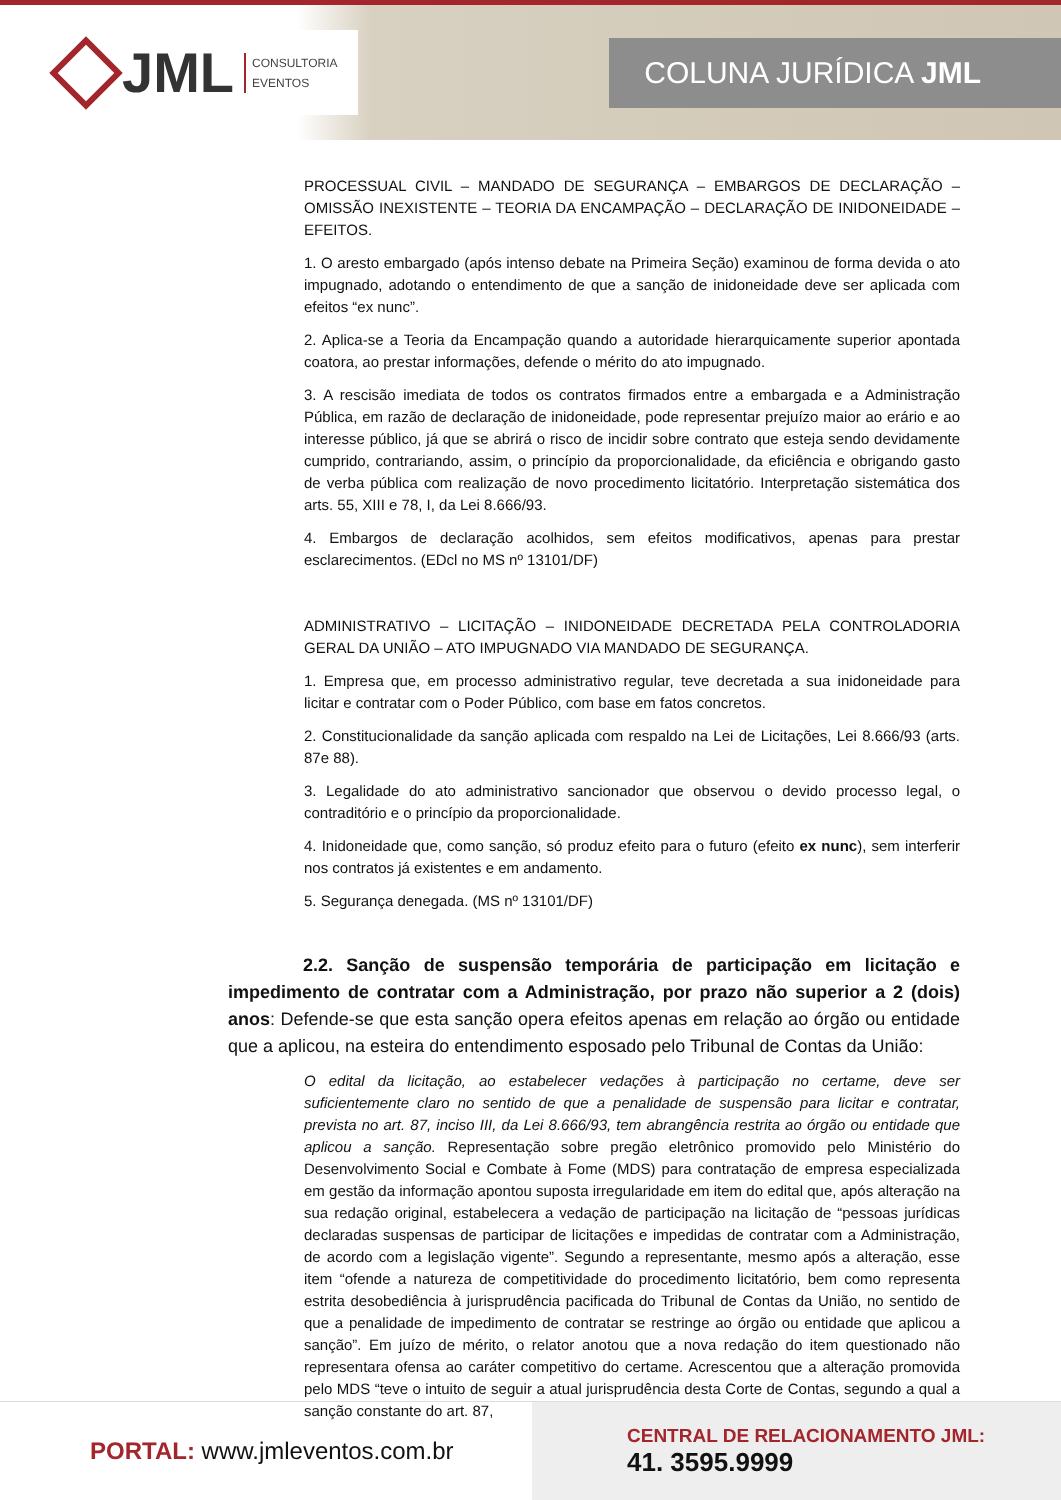JML CONSULTORIA
EVENTOS
COLUNA JURÍDICA JML
PROCESSUAL CIVIL – MANDADO DE SEGURANÇA – EMBARGOS DE DECLARAÇÃO – OMISSÃO INEXISTENTE – TEORIA DA ENCAMPAÇÃO – DECLARAÇÃO DE INIDONEIDADE – EFEITOS.
1. O aresto embargado (após intenso debate na Primeira Seção) examinou de forma devida o ato impugnado, adotando o entendimento de que a sanção de inidoneidade deve ser aplicada com efeitos “ex nunc”.
2. Aplica-se a Teoria da Encampação quando a autoridade hierarquicamente superior apontada coatora, ao prestar informações, defende o mérito do ato impugnado.
3. A rescisão imediata de todos os contratos firmados entre a embargada e a Administração Pública, em razão de declaração de inidoneidade, pode representar prejuízo maior ao erário e ao interesse público, já que se abrirá o risco de incidir sobre contrato que esteja sendo devidamente cumprido, contrariando, assim, o princípio da proporcionalidade, da eficiência e obrigando gasto de verba pública com realização de novo procedimento licitatório. Interpretação sistemática dos arts. 55, XIII e 78, I, da Lei 8.666/93.
4. Embargos de declaração acolhidos, sem efeitos modificativos, apenas para prestar esclarecimentos. (EDcl no MS nº 13101/DF)
ADMINISTRATIVO – LICITAÇÃO – INIDONEIDADE DECRETADA PELA CONTROLADORIA GERAL DA UNIÃO – ATO IMPUGNADO VIA MANDADO DE SEGURANÇA.
1. Empresa que, em processo administrativo regular, teve decretada a sua inidoneidade para licitar e contratar com o Poder Público, com base em fatos concretos.
2. Constitucionalidade da sanção aplicada com respaldo na Lei de Licitações, Lei 8.666/93 (arts. 87e 88).
3. Legalidade do ato administrativo sancionador que observou o devido processo legal, o contraditório e o princípio da proporcionalidade.
4. Inidoneidade que, como sanção, só produz efeito para o futuro (efeito ex nunc), sem interferir nos contratos já existentes e em andamento.
5. Segurança denegada. (MS nº 13101/DF)
2.2. Sanção de suspensão temporária de participação em licitação e impedimento de contratar com a Administração, por prazo não superior a 2 (dois) anos: Defende-se que esta sanção opera efeitos apenas em relação ao órgão ou entidade que a aplicou, na esteira do entendimento esposado pelo Tribunal de Contas da União:
O edital da licitação, ao estabelecer vedações à participação no certame, deve ser suficientemente claro no sentido de que a penalidade de suspensão para licitar e contratar, prevista no art. 87, inciso III, da Lei 8.666/93, tem abrangência restrita ao órgão ou entidade que aplicou a sanção. Representação sobre pregão eletrônico promovido pelo Ministério do Desenvolvimento Social e Combate à Fome (MDS) para contratação de empresa especializada em gestão da informação apontou suposta irregularidade em item do edital que, após alteração na sua redação original, estabelecera a vedação de participação na licitação de “pessoas jurídicas declaradas suspensas de participar de licitações e impedidas de contratar com a Administração, de acordo com a legislação vigente”. Segundo a representante, mesmo após a alteração, esse item “ofende a natureza de competitividade do procedimento licitatório, bem como representa estrita desobediência à jurisprudência pacificada do Tribunal de Contas da União, no sentido de que a penalidade de impedimento de contratar se restringe ao órgão ou entidade que aplicou a sanção”. Em juízo de mérito, o relator anotou que a nova redação do item questionado não representara ofensa ao caráter competitivo do certame. Acrescentou que a alteração promovida pelo MDS “teve o intuito de seguir a atual jurisprudência desta Corte de Contas, segundo a qual a sanção constante do art. 87,
PORTAL: www.jmleventos.com.br
CENTRAL DE RELACIONAMENTO JML:
41. 3595.9999